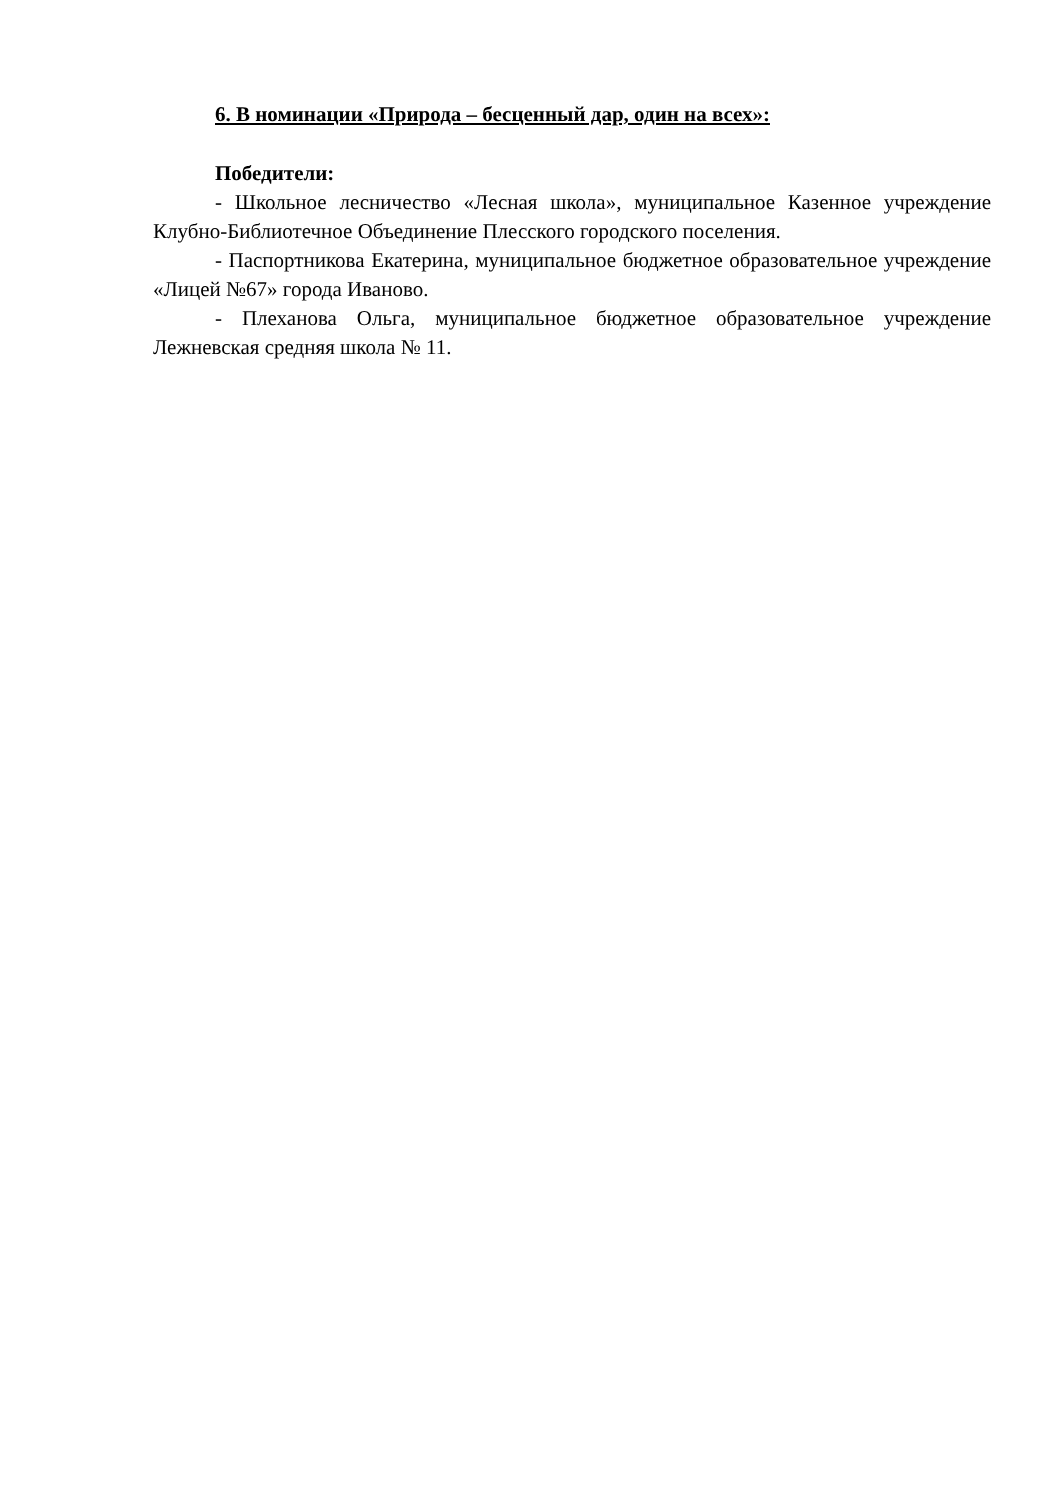6. В номинации «Природа – бесценный дар, один на всех»:
Победители:
- Школьное лесничество «Лесная школа», муниципальное Казенное учреждение Клубно-Библиотечное Объединение Плесского городского поселения.
- Паспортникова Екатерина, муниципальное бюджетное образовательное учреждение «Лицей №67» города Иваново.
- Плеханова Ольга, муниципальное бюджетное образовательное учреждение Лежневская средняя школа № 11.